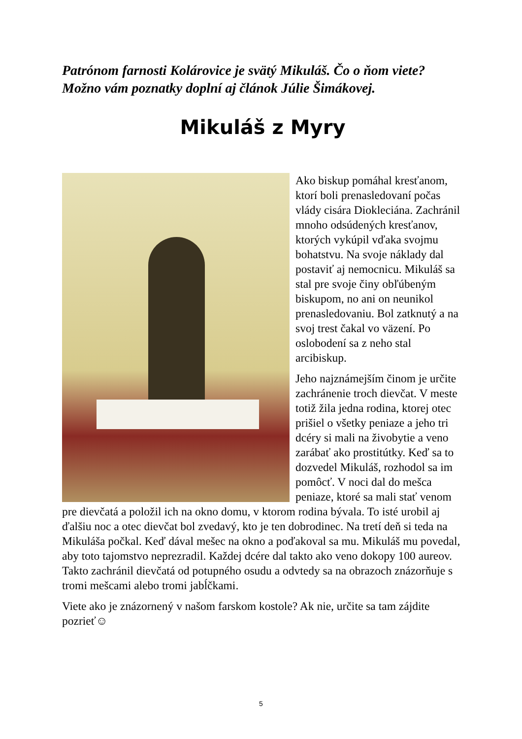Patrónom farnosti Kolárovice je svätý Mikuláš. Čo o ňom viete? Možno vám poznatky doplní aj článok Júlie Šimákovej.
Mikuláš z Myry
Ako biskup pomáhal kresťanom, ktorí boli prenasledovaní počas vlády cisára Diokleciána. Zachránil mnoho odsúdených kresťanov, ktorých vykúpil vďaka svojmu bohatstvu. Na svoje náklady dal postaviť aj nemocnicu. Mikuláš sa stal pre svoje činy obľúbeným biskupom, no ani on neunikol prenasledovaniu. Bol zatknutý a na svoj trest čakal vo väzení. Po oslobodení sa z neho stal arcibiskup.
Jeho najznámejším činom je určite zachránenie troch dievčat. V meste totiž žila jedna rodina, ktorej otec prišiel o všetky peniaze a jeho tri dcéry si mali na živobytie a veno zarábať ako prostitútky. Keď sa to dozvedel Mikuláš, rozhodol sa im pomôcť. V noci dal do mešca peniaze, ktoré sa mali stať venom pre dievčatá a položil ich na okno domu, v ktorom rodina bývala. To isté urobil aj ďalšiu noc a otec dievčat bol zvedavý, kto je ten dobrodinec. Na tretí deň si teda na Mikuláša počkal. Keď dával mešec na okno a poďakoval sa mu. Mikuláš mu povedal, aby toto tajomstvo neprezradil. Každej dcére dal takto ako veno dokopy 100 aureov. Takto zachránil dievčatá od potupného osudu a odvtedy sa na obrazoch znázorňuje s tromi mešcami alebo tromi jabĺčkami.
Viete ako je znázornený v našom farskom kostole? Ak nie, určite sa tam zájdite pozrieť☺
5